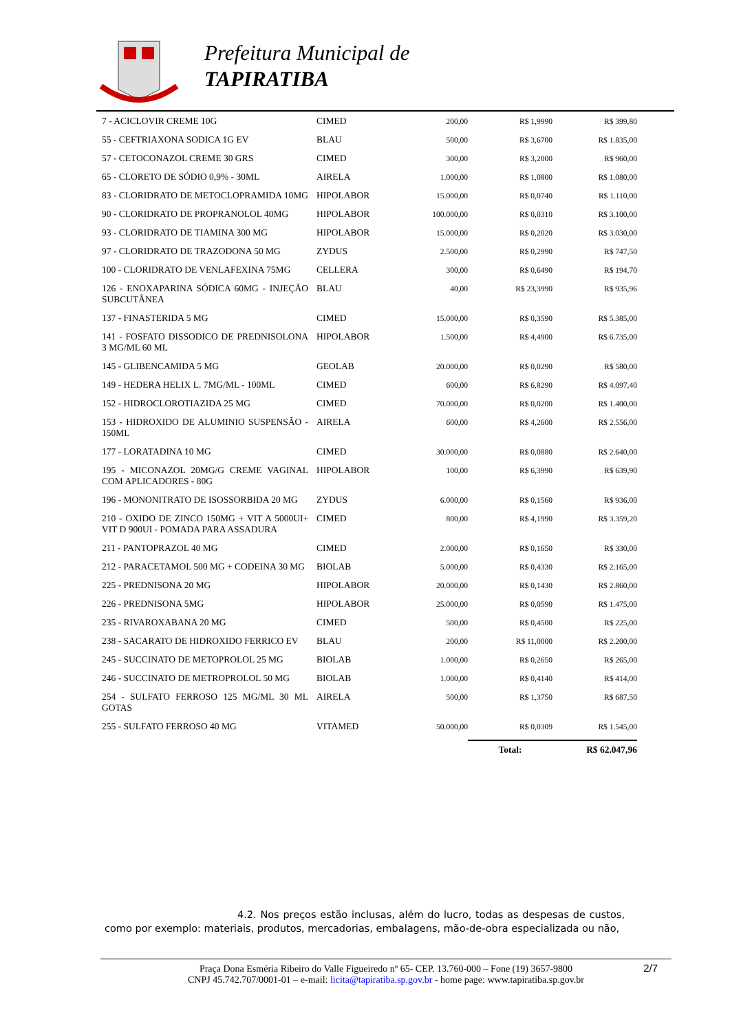Prefeitura Municipal de
TAPIRATIBA
| 7 - ACICLOVIR CREME 10G | CIMED | 200,00 | R$ 1,9990 | R$ 399,80 |
| 55 - CEFTRIAXONA SODICA 1G EV | BLAU | 500,00 | R$ 3,6700 | R$ 1.835,00 |
| 57 - CETOCONAZOL CREME 30 GRS | CIMED | 300,00 | R$ 3,2000 | R$ 960,00 |
| 65 - CLORETO DE SÓDIO 0,9% - 30ML | AIRELA | 1.000,00 | R$ 1,0800 | R$ 1.080,00 |
| 83 - CLORIDRATO DE METOCLOPRAMIDA 10MG | HIPOLABOR | 15.000,00 | R$ 0,0740 | R$ 1.110,00 |
| 90 - CLORIDRATO DE PROPRANOLOL 40MG | HIPOLABOR | 100.000,00 | R$ 0,0310 | R$ 3.100,00 |
| 93 - CLORIDRATO DE TIAMINA 300 MG | HIPOLABOR | 15.000,00 | R$ 0,2020 | R$ 3.030,00 |
| 97 - CLORIDRATO DE TRAZODONA 50 MG | ZYDUS | 2.500,00 | R$ 0,2990 | R$ 747,50 |
| 100 - CLORIDRATO DE VENLAFEXINA 75MG | CELLERA | 300,00 | R$ 0,6490 | R$ 194,70 |
| 126 - ENOXAPARINA SÓDICA 60MG - INJEÇÃO SUBCUTÂNEA | BLAU | 40,00 | R$ 23,3990 | R$ 935,96 |
| 137 - FINASTERIDA 5 MG | CIMED | 15.000,00 | R$ 0,3590 | R$ 5.385,00 |
| 141 - FOSFATO DISSODICO DE PREDNISOLONA 3 MG/ML 60 ML | HIPOLABOR | 1.500,00 | R$ 4,4900 | R$ 6.735,00 |
| 145 - GLIBENCAMIDA 5 MG | GEOLAB | 20.000,00 | R$ 0,0290 | R$ 580,00 |
| 149 - HEDERA HELIX L. 7MG/ML - 100ML | CIMED | 600,00 | R$ 6,8290 | R$ 4.097,40 |
| 152 - HIDROCLOROTIAZIDA 25 MG | CIMED | 70.000,00 | R$ 0,0200 | R$ 1.400,00 |
| 153 - HIDROXIDO DE ALUMINIO SUSPENSÃO - 150ML | AIRELA | 600,00 | R$ 4,2600 | R$ 2.556,00 |
| 177 - LORATADINA 10 MG | CIMED | 30.000,00 | R$ 0,0880 | R$ 2.640,00 |
| 195 - MICONAZOL 20MG/G CREME VAGINAL COM APLICADORES - 80G | HIPOLABOR | 100,00 | R$ 6,3990 | R$ 639,90 |
| 196 - MONONITRATO DE ISOSSORBIDA 20 MG | ZYDUS | 6.000,00 | R$ 0,1560 | R$ 936,00 |
| 210 - OXIDO DE ZINCO 150MG + VIT A 5000UI+ VIT D 900UI - POMADA PARA ASSADURA | CIMED | 800,00 | R$ 4,1990 | R$ 3.359,20 |
| 211 - PANTOPRAZOL 40 MG | CIMED | 2.000,00 | R$ 0,1650 | R$ 330,00 |
| 212 - PARACETAMOL 500 MG + CODEINA 30 MG | BIOLAB | 5.000,00 | R$ 0,4330 | R$ 2.165,00 |
| 225 - PREDNISONA 20 MG | HIPOLABOR | 20.000,00 | R$ 0,1430 | R$ 2.860,00 |
| 226 - PREDNISONA 5MG | HIPOLABOR | 25.000,00 | R$ 0,0590 | R$ 1.475,00 |
| 235 - RIVAROXABANA 20 MG | CIMED | 500,00 | R$ 0,4500 | R$ 225,00 |
| 238 - SACARATO DE HIDROXIDO FERRICO EV | BLAU | 200,00 | R$ 11,0000 | R$ 2.200,00 |
| 245 - SUCCINATO DE METOPROLOL 25 MG | BIOLAB | 1.000,00 | R$ 0,2650 | R$ 265,00 |
| 246 - SUCCINATO DE METROPROLOL 50 MG | BIOLAB | 1.000,00 | R$ 0,4140 | R$ 414,00 |
| 254 - SULFATO FERROSO 125 MG/ML 30 ML GOTAS | AIRELA | 500,00 | R$ 1,3750 | R$ 687,50 |
| 255 - SULFATO FERROSO 40 MG | VITAMED | 50.000,00 | R$ 0,0309 | R$ 1.545,00 |
| | | | Total: | R$ 62.047,96 |
4.2. Nos preços estão inclusas, além do lucro, todas as despesas de custos, como por exemplo: materiais, produtos, mercadorias, embalagens, mão-de-obra especializada ou não,
2/7 Praça Dona Esméria Ribeiro do Valle Figueiredo nº 65- CEP. 13.760-000 – Fone (19) 3657-9800
CNPJ 45.742.707/0001-01 – e-mail: licita@tapiratiba.sp.gov.br - home page: www.tapiratiba.sp.gov.br